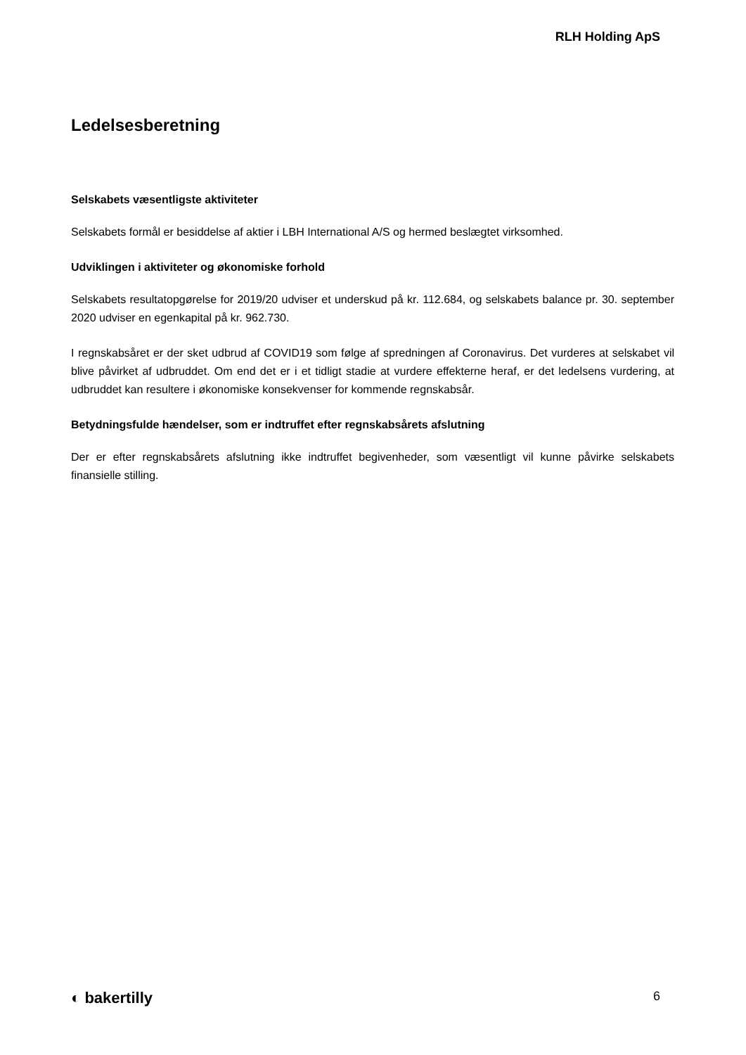RLH Holding ApS
Ledelsesberetning
Selskabets væsentligste aktiviteter
Selskabets formål er besiddelse af aktier i LBH International A/S og hermed beslægtet virksomhed.
Udviklingen i aktiviteter og økonomiske forhold
Selskabets resultatopgørelse for 2019/20 udviser et underskud på kr. 112.684, og selskabets balance pr. 30. september 2020 udviser en egenkapital på kr. 962.730.
I regnskabsåret er der sket udbrud af COVID19 som følge af spredningen af Coronavirus. Det vurderes at selskabet vil blive påvirket af udbruddet. Om end det er i et tidligt stadie at vurdere effekterne heraf, er det ledelsens vurdering, at udbruddet kan resultere i økonomiske konsekvenser for kommende regnskabsår.
Betydningsfulde hændelser, som er indtruffet efter regnskabsårets afslutning
Der er efter regnskabsårets afslutning ikke indtruffet begivenheder, som væsentligt vil kunne påvirke selskabets finansielle stilling.
◐ bakertilly 6